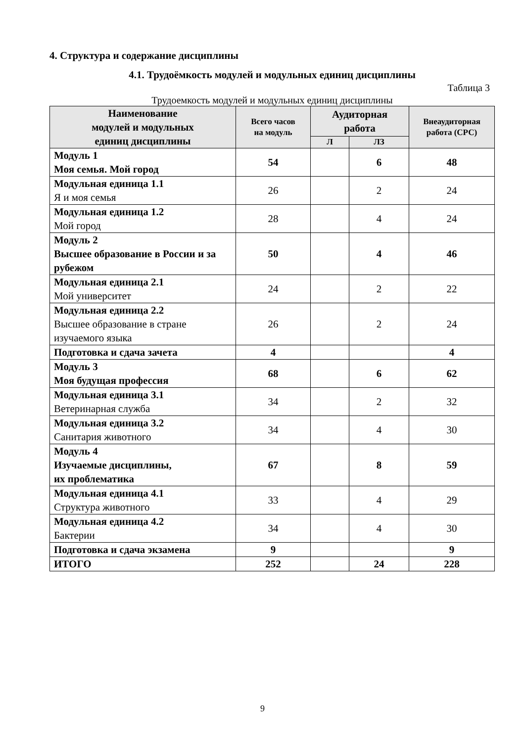4. Структура и содержание дисциплины
4.1. Трудоёмкость модулей и модульных единиц дисциплины
Таблица 3
Трудоемкость модулей и модульных единиц дисциплины
| Наименование модулей и модульных единиц дисциплины | Всего часов на модуль | Аудиторная работа | | Внеаудиторная работа (СРС) |
| --- | --- | --- | --- | --- |
| | | Л | ЛЗ | |
| Модуль 1 Моя семья. Мой город | 54 | | 6 | 48 |
| Модульная единица 1.1 Я и моя семья | 26 | | 2 | 24 |
| Модульная единица 1.2 Мой город | 28 | | 4 | 24 |
| Модуль 2 Высшее образование в России и за рубежом | 50 | | 4 | 46 |
| Модульная единица 2.1 Мой университет | 24 | | 2 | 22 |
| Модульная единица 2.2 Высшее образование в стране изучаемого языка | 26 | | 2 | 24 |
| Подготовка и сдача зачета | 4 | | | 4 |
| Модуль 3 Моя будущая профессия | 68 | | 6 | 62 |
| Модульная единица 3.1 Ветеринарная служба | 34 | | 2 | 32 |
| Модульная единица 3.2 Санитария животного | 34 | | 4 | 30 |
| Модуль 4 Изучаемые дисциплины, их проблематика | 67 | | 8 | 59 |
| Модульная единица 4.1 Структура животного | 33 | | 4 | 29 |
| Модульная единица 4.2 Бактерии | 34 | | 4 | 30 |
| Подготовка и сдача экзамена | 9 | | | 9 |
| ИТОГО | 252 | | 24 | 228 |
9